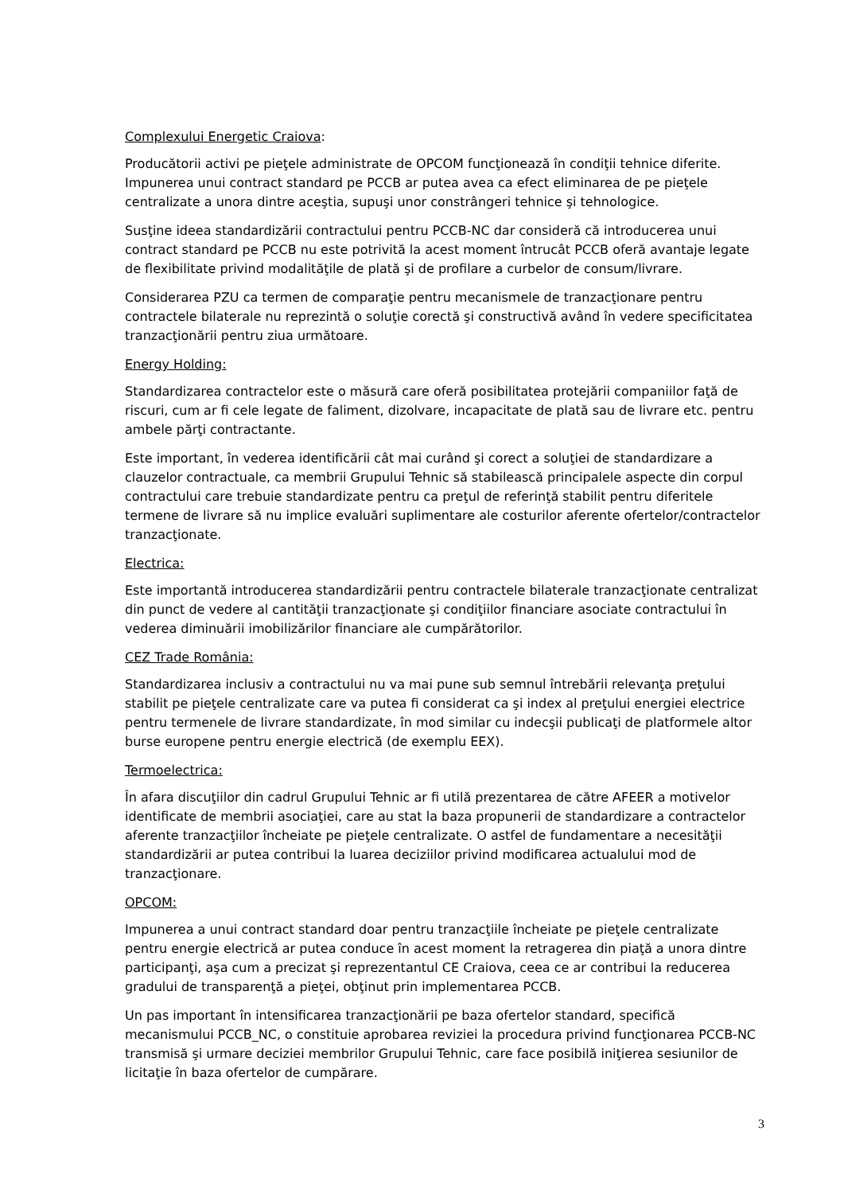Complexului Energetic Craiova:
Producătorii activi pe pieţele administrate de OPCOM funcţionează în condiţii tehnice diferite. Impunerea unui contract standard pe PCCB ar putea avea ca efect eliminarea de pe pieţele centralizate a unora dintre aceştia, supuşi unor constrângeri tehnice şi tehnologice.
Susţine ideea standardizării contractului pentru PCCB-NC dar consideră că introducerea unui contract standard pe PCCB nu este potrivită la acest moment întrucât PCCB oferă avantaje legate de flexibilitate privind modalităţile de plată şi de profilare a curbelor de consum/livrare.
Considerarea PZU ca termen de comparaţie pentru mecanismele de tranzacţionare pentru contractele bilaterale nu reprezintă o soluţie corectă şi constructivă având în vedere specificitatea tranzacţionării pentru ziua următoare.
Energy Holding:
Standardizarea contractelor este o măsură care oferă posibilitatea protejării companiilor faţă de riscuri, cum ar fi cele legate de faliment, dizolvare, incapacitate de plată sau de livrare etc. pentru ambele părţi contractante.
Este important, în vederea identificării cât mai curând şi corect a soluţiei de standardizare a clauzelor contractuale, ca membrii Grupului Tehnic să stabilească principalele aspecte din corpul contractului care trebuie standardizate pentru ca preţul de referinţă stabilit pentru diferitele termene de livrare să nu implice evaluări suplimentare ale costurilor aferente ofertelor/contractelor tranzacţionate.
Electrica:
Este importantă introducerea standardizării pentru contractele bilaterale tranzacţionate centralizat din punct de vedere al cantităţii tranzacţionate şi condiţiilor financiare asociate contractului în vederea diminuării imobilizărilor financiare ale cumpărătorilor.
CEZ Trade România:
Standardizarea inclusiv a contractului nu va mai pune sub semnul întrebării relevanţa preţului stabilit pe pieţele centralizate care va putea fi considerat ca şi index al preţului energiei electrice pentru termenele de livrare standardizate, în mod similar cu indecşii publicaţi de platformele altor burse europene pentru energie electrică (de exemplu EEX).
Termoelectrica:
În afara discuţiilor din cadrul Grupului Tehnic ar fi utilă prezentarea de către AFEER a motivelor identificate de membrii asociaţiei, care au stat la baza propunerii de standardizare a contractelor aferente tranzacţiilor încheiate pe pieţele centralizate. O astfel de fundamentare a necesităţii standardizării ar putea contribui la luarea deciziilor privind modificarea actualului mod de tranzacţionare.
OPCOM:
Impunerea a unui contract standard doar pentru tranzacţiile încheiate pe pieţele centralizate pentru energie electrică ar putea conduce în acest moment la retragerea din piaţă a unora dintre participanţi, aşa cum a precizat şi reprezentantul CE Craiova, ceea ce ar contribui la reducerea gradului de transparenţă a pieţei, obţinut prin implementarea PCCB.
Un pas important în intensificarea tranzacţionării pe baza ofertelor standard, specifică mecanismului PCCB_NC, o constituie aprobarea reviziei la procedura privind funcţionarea PCCB-NC transmisă şi urmare deciziei membrilor Grupului Tehnic, care face posibilă iniţierea sesiunilor de licitaţie în baza ofertelor de cumpărare.
3